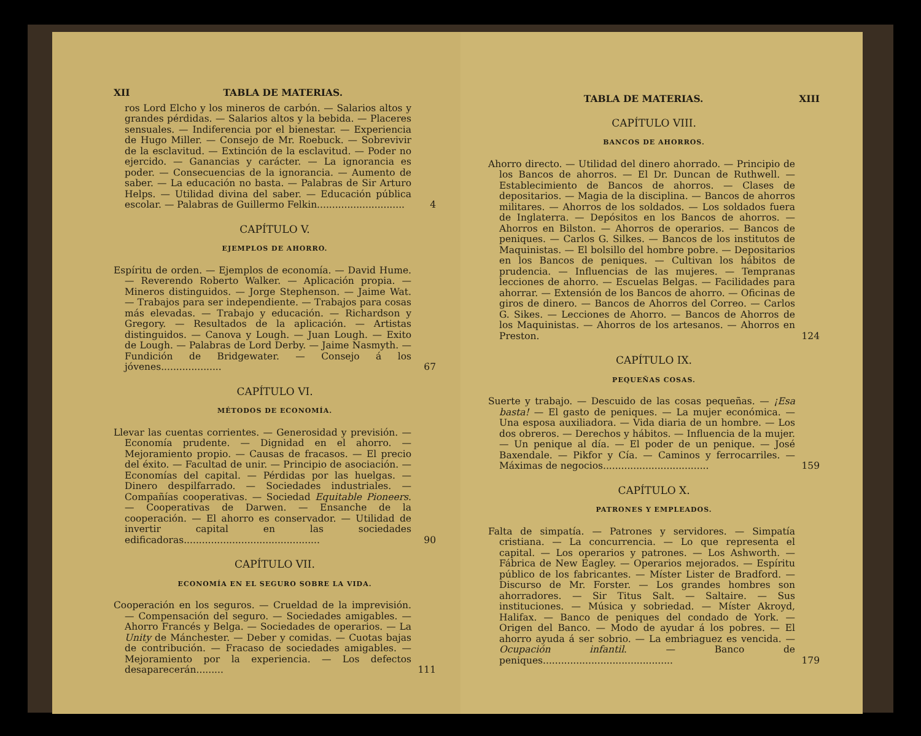XII TABLA DE MATERIAS.
ros Lord Elcho y los mineros de carbón. — Salarios altos y grandes pérdidas. — Salarios altos y la bebida. — Placeres sensuales. — Indiferencia por el bienestar. — Experiencia de Hugo Miller. — Consejo de Mr. Roebuck. — Sobrevivir de la esclavitud. — Extinción de la esclavitud. — Poder no ejercido. — Ganancias y carácter. — La ignorancia es poder. — Consecuencias de la ignorancia. — Aumento de saber. — La educación no basta. — Palabras de Sir Arturo Helps. — Utilidad divina del saber. — Educación pública escolar. — Palabras de Guillermo Felkin.............................
4
CAPÍTULO V.
EJEMPLOS DE AHORRO.
Espíritu de orden. — Ejemplos de economía. — David Hume. — Reverendo Roberto Walker. — Aplicación propia. — Mineros distinguidos. — Jorge Stephenson. — Jaime Wat. — Trabajos para ser independiente. — Trabajos para cosas más elevadas. — Trabajo y educación. — Richardson y Gregory. — Resultados de la aplicación. — Artistas distinguidos. — Canova y Lough. — Juan Lough. — Exito de Lough. — Palabras de Lord Derby. — Jaime Nasmyth. — Fundición de Bridgewater. — Consejo á los jóvenes....................
67
CAPÍTULO VI.
MÉTODOS DE ECONOMÍA.
Llevar las cuentas corrientes. — Generosidad y previsión. — Economía prudente. — Dignidad en el ahorro. — Mejoramiento propio. — Causas de fracasos. — El precio del éxito. — Facultad de unir. — Principio de asociación. — Economías del capital. — Pérdidas por las huelgas. — Dinero despilfarrado. — Sociedades industriales. — Compañías cooperativas. — Sociedad Equitable Pioneers. — Cooperativas de Darwen. — Ensanche de la cooperación. — El ahorro es conservador. — Utilidad de invertir capital en las sociedades edificadoras.............................................
90
CAPÍTULO VII.
ECONOMÍA EN EL SEGURO SOBRE LA VIDA.
Cooperación en los seguros. — Crueldad de la imprevisión. — Compensación del seguro. — Sociedades amigables. — Ahorro Francés y Belga. — Sociedades de operarios. — La Unity de Mánchester. — Deber y comidas. — Cuotas bajas de contribución. — Fracaso de sociedades amigables. — Mejoramiento por la experiencia. — Los defectos desaparecerán.........
111
TABLA DE MATERIAS. XIII
CAPÍTULO VIII.
BANCOS DE AHORROS.
Ahorro directo. — Utilidad del dinero ahorrado. — Principio de los Bancos de ahorros. — El Dr. Duncan de Ruthwell. — Establecimiento de Bancos de ahorros. — Clases de depositarios. — Magia de la disciplina. — Bancos de ahorros militares. — Ahorros de los soldados. — Los soldados fuera de Inglaterra. — Depósitos en los Bancos de ahorros. — Ahorros en Bilston. — Ahorros de operarios. — Bancos de peniques. — Carlos G. Silkes. — Bancos de los institutos de Maquinistas. — El bolsillo del hombre pobre. — Depositarios en los Bancos de peniques. — Cultivan los hábitos de prudencia. — Influencias de las mujeres. — Tempranas lecciones de ahorro. — Escuelas Belgas. — Facilidades para ahorrar. — Extensión de los Bancos de ahorro. — Oficinas de giros de dinero. — Bancos de Ahorros del Correo. — Carlos G. Sikes. — Lecciones de Ahorro. — Bancos de Ahorros de los Maquinistas. — Ahorros de los artesanos. — Ahorros en Preston.
124
CAPÍTULO IX.
PEQUEÑAS COSAS.
Suerte y trabajo. — Descuido de las cosas pequeñas. — ¡Esa basta! — El gasto de peniques. — La mujer económica. — Una esposa auxiliadora. — Vida diaria de un hombre. — Los dos obreros. — Derechos y hábitos. — Influencia de la mujer. — Un penique al día. — El poder de un penique. — José Baxendale. — Pikfor y Cía. — Caminos y ferrocarriles. — Máximas de negocios...................................
159
CAPÍTULO X.
PATRONES Y EMPLEADOS.
Falta de simpatía. — Patrones y servidores. — Simpatía cristiana. — La concurrencia. — Lo que representa el capital. — Los operarios y patrones. — Los Ashworth. — Fábrica de New Eagley. — Operarios mejorados. — Espíritu público de los fabricantes. — Míster Lister de Bradford. — Discurso de Mr. Forster. — Los grandes hombres son ahorradores. — Sir Titus Salt. — Saltaire. — Sus instituciones. — Música y sobriedad. — Míster Akroyd, Halifax. — Banco de peniques del condado de York. — Origen del Banco. — Modo de ayudar á los pobres. — El ahorro ayuda á ser sobrio. — La embriaguez es vencida. — Ocupación infantil. — Banco de peniques...........................................
179